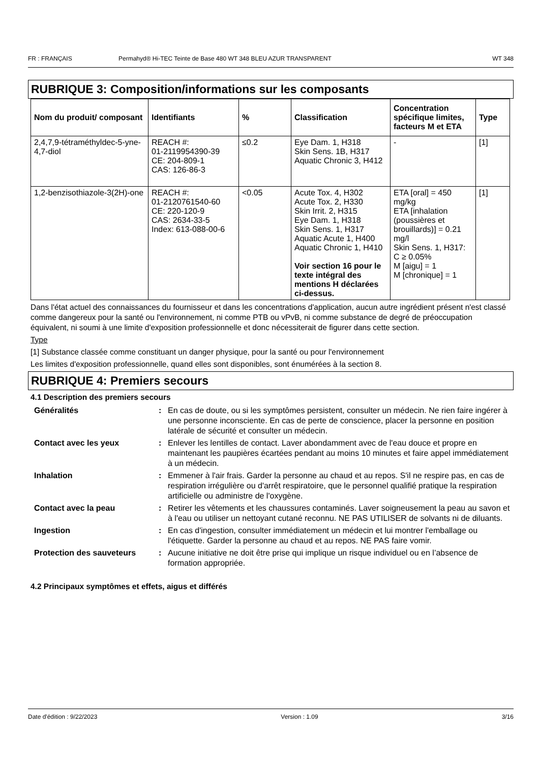FR : FRANÇAIS Permahyd® Hi-TEC Teinte de Base 480 WT 348 BLEU AZUR TRANSPARENT WT 348
RUBRIQUE 3: Composition/informations sur les composants
| Nom du produit/ composant | Identifiants | % | Classification | Concentration spécifique limites, facteurs M et ETA | Type |
| --- | --- | --- | --- | --- | --- |
| 2,4,7,9-tétraméthyldec-5-yne-4,7-diol | REACH #: 01-2119954390-39 CE: 204-809-1 CAS: 126-86-3 | ≤0.2 | Eye Dam. 1, H318 Skin Sens. 1B, H317 Aquatic Chronic 3, H412 | - | [1] |
| 1,2-benzisothiazole-3(2H)-one | REACH #: 01-2120761540-60 CE: 220-120-9 CAS: 2634-33-5 Index: 613-088-00-6 | <0.05 | Acute Tox. 4, H302 Acute Tox. 2, H330 Skin Irrit. 2, H315 Eye Dam. 1, H318 Skin Sens. 1, H317 Aquatic Acute 1, H400 Aquatic Chronic 1, H410 Voir section 16 pour le texte intégral des mentions H déclarées ci-dessus. | ETA [oral] = 450 mg/kg ETA [inhalation (poussières et brouillards)] = 0.21 mg/l Skin Sens. 1, H317: C ≥ 0.05% M [aigu] = 1 M [chronique] = 1 | [1] |
Dans l'état actuel des connaissances du fournisseur et dans les concentrations d'application, aucun autre ingrédient présent n'est classé comme dangereux pour la santé ou l'environnement, ni comme PTB ou vPvB, ni comme substance de degré de préoccupation équivalent, ni soumi à une limite d'exposition professionnelle et donc nécessiterait de figurer dans cette section.
Type
[1] Substance classée comme constituant un danger physique, pour la santé ou pour l'environnement
Les limites d'exposition professionnelle, quand elles sont disponibles, sont énumérées à la section 8.
RUBRIQUE 4: Premiers secours
4.1 Description des premiers secours
| Généralités | : | En cas de doute, ou si les symptômes persistent, consulter un médecin. Ne rien faire ingérer à une personne inconsciente. En cas de perte de conscience, placer la personne en position latérale de sécurité et consulter un médecin. |
| Contact avec les yeux | : | Enlever les lentilles de contact. Laver abondamment avec de l'eau douce et propre en maintenant les paupières écartées pendant au moins 10 minutes et faire appel immédiatement à un médecin. |
| Inhalation | : | Emmener à l'air frais. Garder la personne au chaud et au repos. S'il ne respire pas, en cas de respiration irrégulière ou d'arrêt respiratoire, que le personnel qualifié pratique la respiration artificielle ou administre de l'oxygène. |
| Contact avec la peau | : | Retirer les vêtements et les chaussures contaminés. Laver soigneusement la peau au savon et à l'eau ou utiliser un nettoyant cutané reconnu. NE PAS UTILISER de solvants ni de diluants. |
| Ingestion | : | En cas d'ingestion, consulter immédiatement un médecin et lui montrer l'emballage ou l'étiquette. Garder la personne au chaud et au repos. NE PAS faire vomir. |
| Protection des sauveteurs | : | Aucune initiative ne doit être prise qui implique un risque individuel ou en l’absence de formation appropriée. |
4.2 Principaux symptômes et effets, aigus et différés
Date d'édition : 9/22/2023 Version : 1.09 3/16